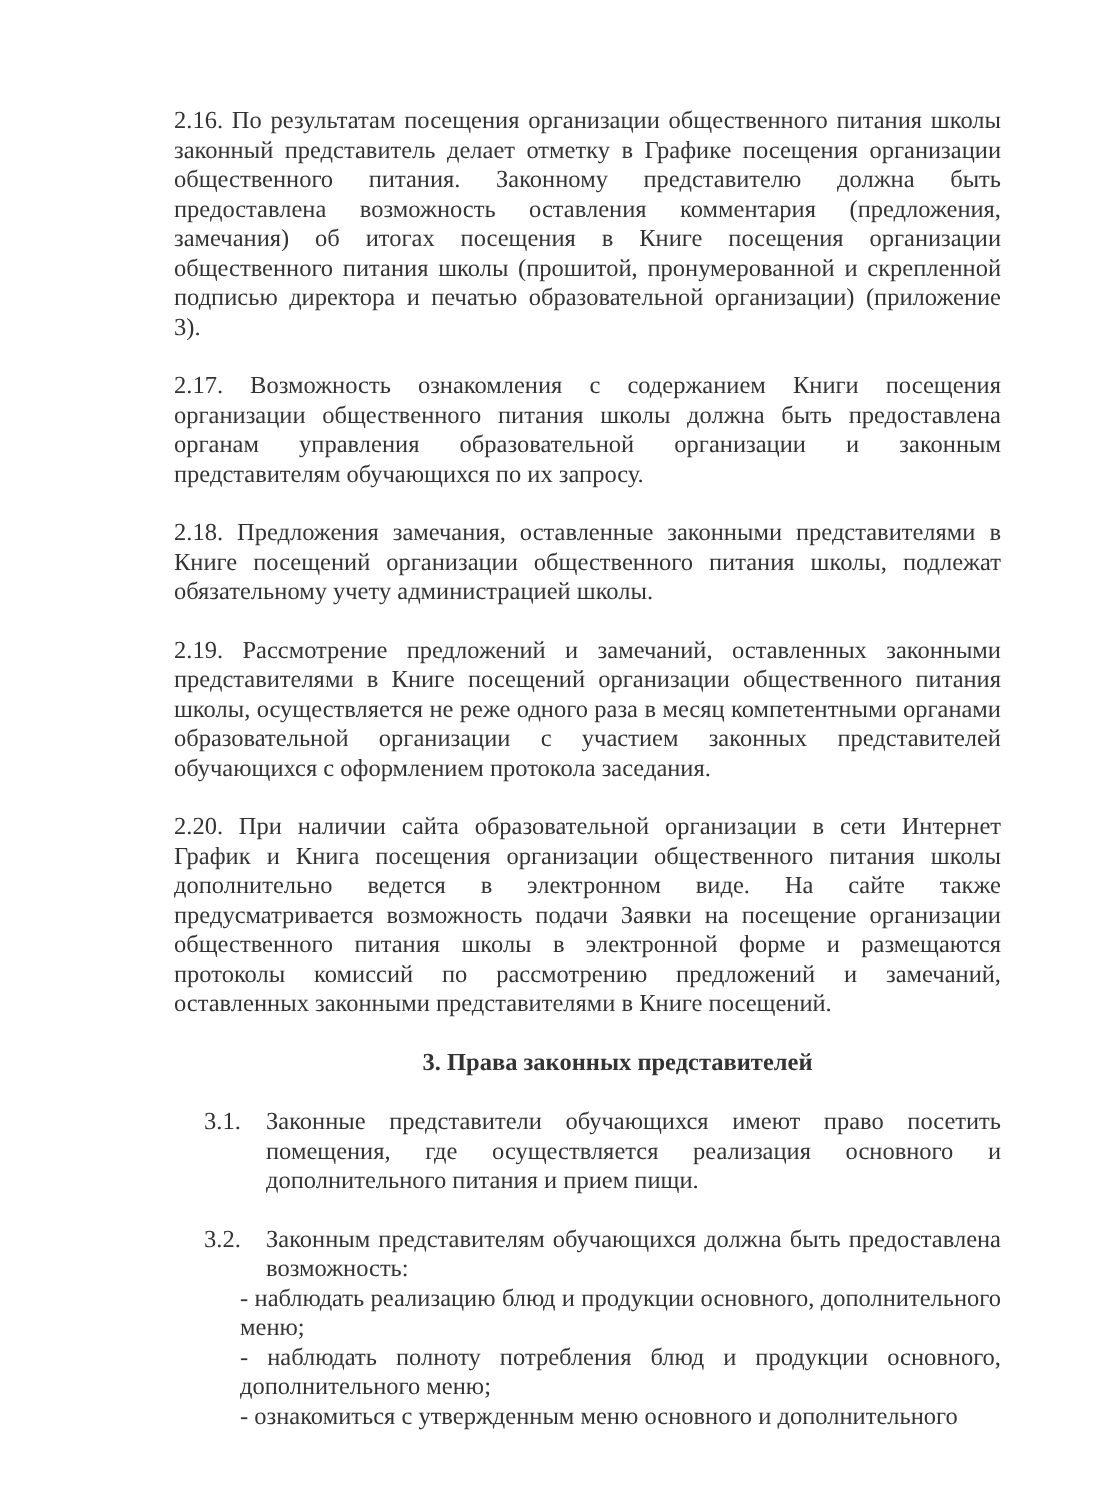2.16. По результатам посещения организации общественного питания школы законный представитель делает отметку в Графике посещения организации общественного питания. Законному представителю должна быть предоставлена возможность оставления комментария (предложения, замечания) об итогах посещения в Книге посещения организации общественного питания школы (прошитой, пронумерованной и скрепленной подписью директора и печатью образовательной организации) (приложение 3).
2.17. Возможность ознакомления с содержанием Книги посещения организации общественного питания школы должна быть предоставлена органам управления образовательной организации и законным представителям обучающихся по их запросу.
2.18. Предложения замечания, оставленные законными представителями в Книге посещений организации общественного питания школы, подлежат обязательному учету администрацией школы.
2.19. Рассмотрение предложений и замечаний, оставленных законными представителями в Книге посещений организации общественного питания школы, осуществляется не реже одного раза в месяц компетентными органами образовательной организации с участием законных представителей обучающихся с оформлением протокола заседания.
2.20. При наличии сайта образовательной организации в сети Интернет График и Книга посещения организации общественного питания школы дополнительно ведется в электронном виде. На сайте также предусматривается возможность подачи Заявки на посещение организации общественного питания школы в электронной форме и размещаются протоколы комиссий по рассмотрению предложений и замечаний, оставленных законными представителями в Книге посещений.
3. Права законных представителей
3.1. Законные представители обучающихся имеют право посетить помещения, где осуществляется реализация основного и дополнительного питания и прием пищи.
3.2. Законным представителям обучающихся должна быть предоставлена возможность:
- наблюдать реализацию блюд и продукции основного, дополнительного меню;
- наблюдать полноту потребления блюд и продукции основного, дополнительного меню;
- ознакомиться с утвержденным меню основного и дополнительного